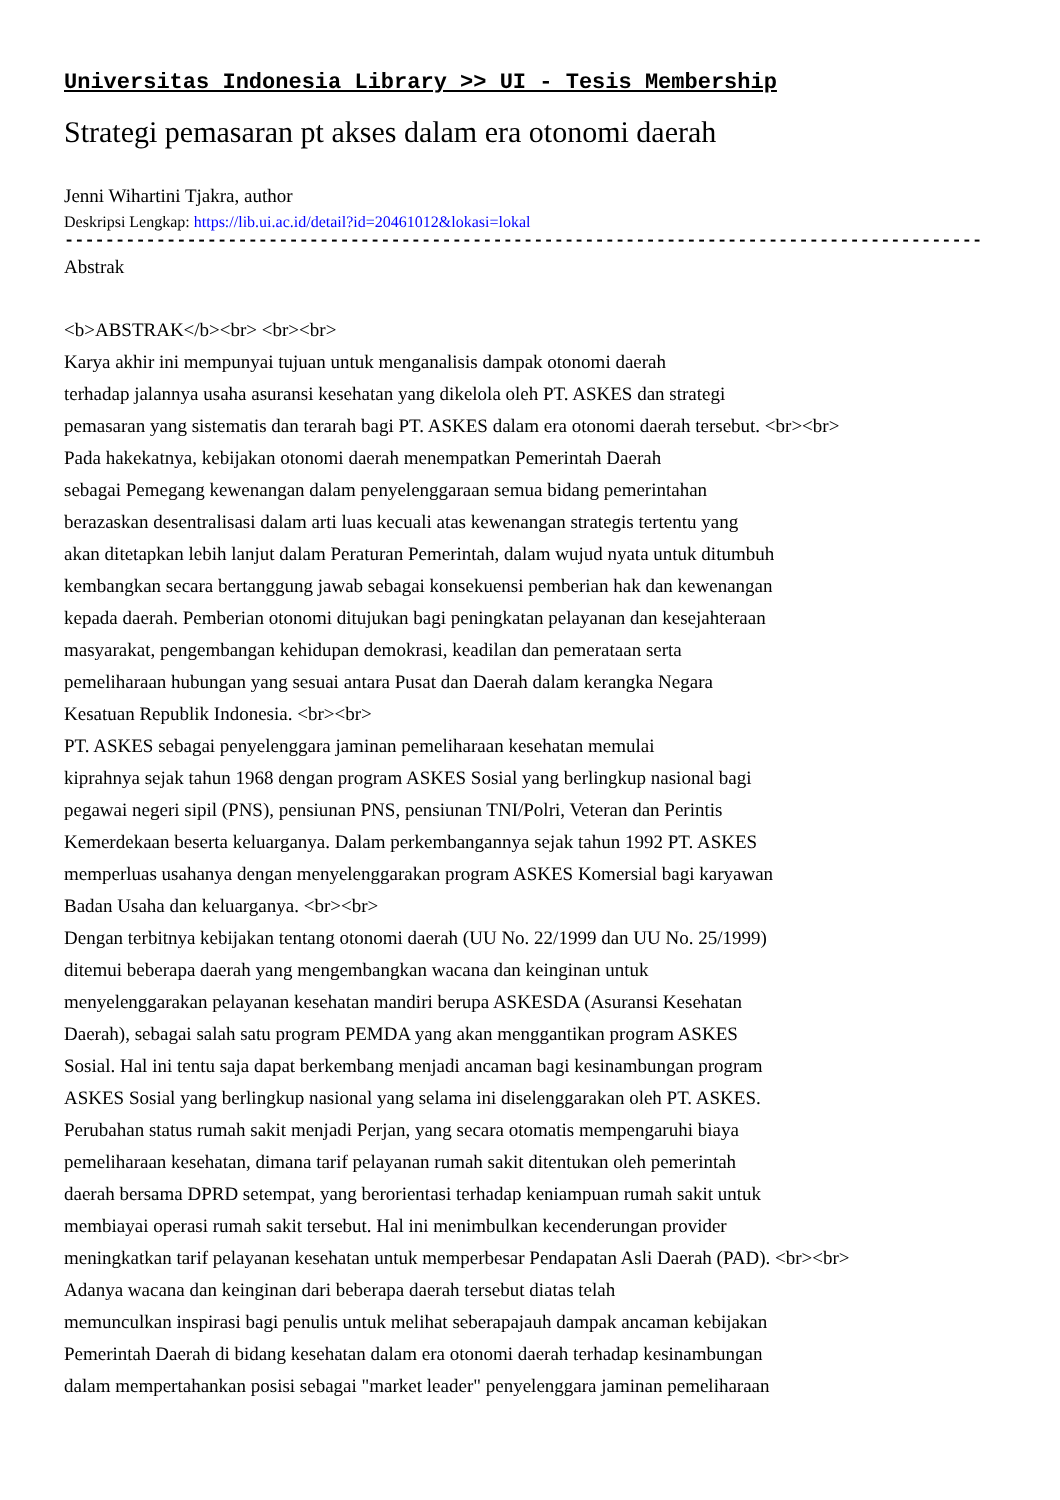Universitas Indonesia Library >> UI - Tesis Membership
Strategi pemasaran pt akses dalam era otonomi daerah
Jenni Wihartini Tjakra, author
Deskripsi Lengkap: https://lib.ui.ac.id/detail?id=20461012&lokasi=lokal
------------------------------------------------------------------------------------------
Abstrak
<b>ABSTRAK</b><br> <br><br>
Karya akhir ini mempunyai tujuan untuk menganalisis dampak otonomi daerah
terhadap jalannya usaha asuransi kesehatan yang dikelola oleh PT. ASKES dan strategi
pemasaran yang sistematis dan terarah bagi PT. ASKES dalam era otonomi daerah tersebut. <br><br>
Pada hakekatnya, kebijakan otonomi daerah menempatkan Pemerintah Daerah
sebagai Pemegang kewenangan dalam penyelenggaraan semua bidang pemerintahan
berazaskan desentralisasi dalam arti luas kecuali atas kewenangan strategis tertentu yang
akan ditetapkan lebih lanjut dalam Peraturan Pemerintah, dalam wujud nyata untuk ditumbuh
kembangkan secara bertanggung jawab sebagai konsekuensi pemberian hak dan kewenangan
kepada daerah. Pemberian otonomi ditujukan bagi peningkatan pelayanan dan kesejahteraan
masyarakat, pengembangan kehidupan demokrasi, keadilan dan pemerataan serta
pemeliharaan hubungan yang sesuai antara Pusat dan Daerah dalam kerangka Negara
Kesatuan Republik Indonesia. <br><br>
PT. ASKES sebagai penyelenggara jaminan pemeliharaan kesehatan memulai
kiprahnya sejak tahun 1968 dengan program ASKES Sosial yang berlingkup nasional bagi
pegawai negeri sipil (PNS), pensiunan PNS, pensiunan TNI/Polri, Veteran dan Perintis
Kemerdekaan beserta keluarganya. Dalam perkembangannya sejak tahun 1992 PT. ASKES
memperluas usahanya dengan menyelenggarakan program ASKES Komersial bagi karyawan
Badan Usaha dan keluarganya. <br><br>
Dengan terbitnya kebijakan tentang otonomi daerah (UU No. 22/1999 dan UU No. 25/1999)
ditemui beberapa daerah yang mengembangkan wacana dan keinginan untuk
menyelenggarakan pelayanan kesehatan mandiri berupa ASKESDA (Asuransi Kesehatan
Daerah), sebagai salah satu program PEMDA yang akan menggantikan program ASKES
Sosial. Hal ini tentu saja dapat berkembang menjadi ancaman bagi kesinambungan program
ASKES Sosial yang berlingkup nasional yang selama ini diselenggarakan oleh PT. ASKES.
Perubahan status rumah sakit menjadi Perjan, yang secara otomatis mempengaruhi biaya
pemeliharaan kesehatan, dimana tarif pelayanan rumah sakit ditentukan oleh pemerintah
daerah bersama DPRD setempat, yang berorientasi terhadap keniampuan rumah sakit untuk
membiayai operasi rumah sakit tersebut. Hal ini menimbulkan kecenderungan provider
meningkatkan tarif pelayanan kesehatan untuk memperbesar Pendapatan Asli Daerah (PAD). <br><br>
Adanya wacana dan keinginan dari beberapa daerah tersebut diatas telah
memunculkan inspirasi bagi penulis untuk melihat seberapajauh dampak ancaman kebijakan
Pemerintah Daerah di bidang kesehatan dalam era otonomi daerah terhadap kesinambungan
dalam mempertahankan posisi sebagai "market leader" penyelenggara jaminan pemeliharaan